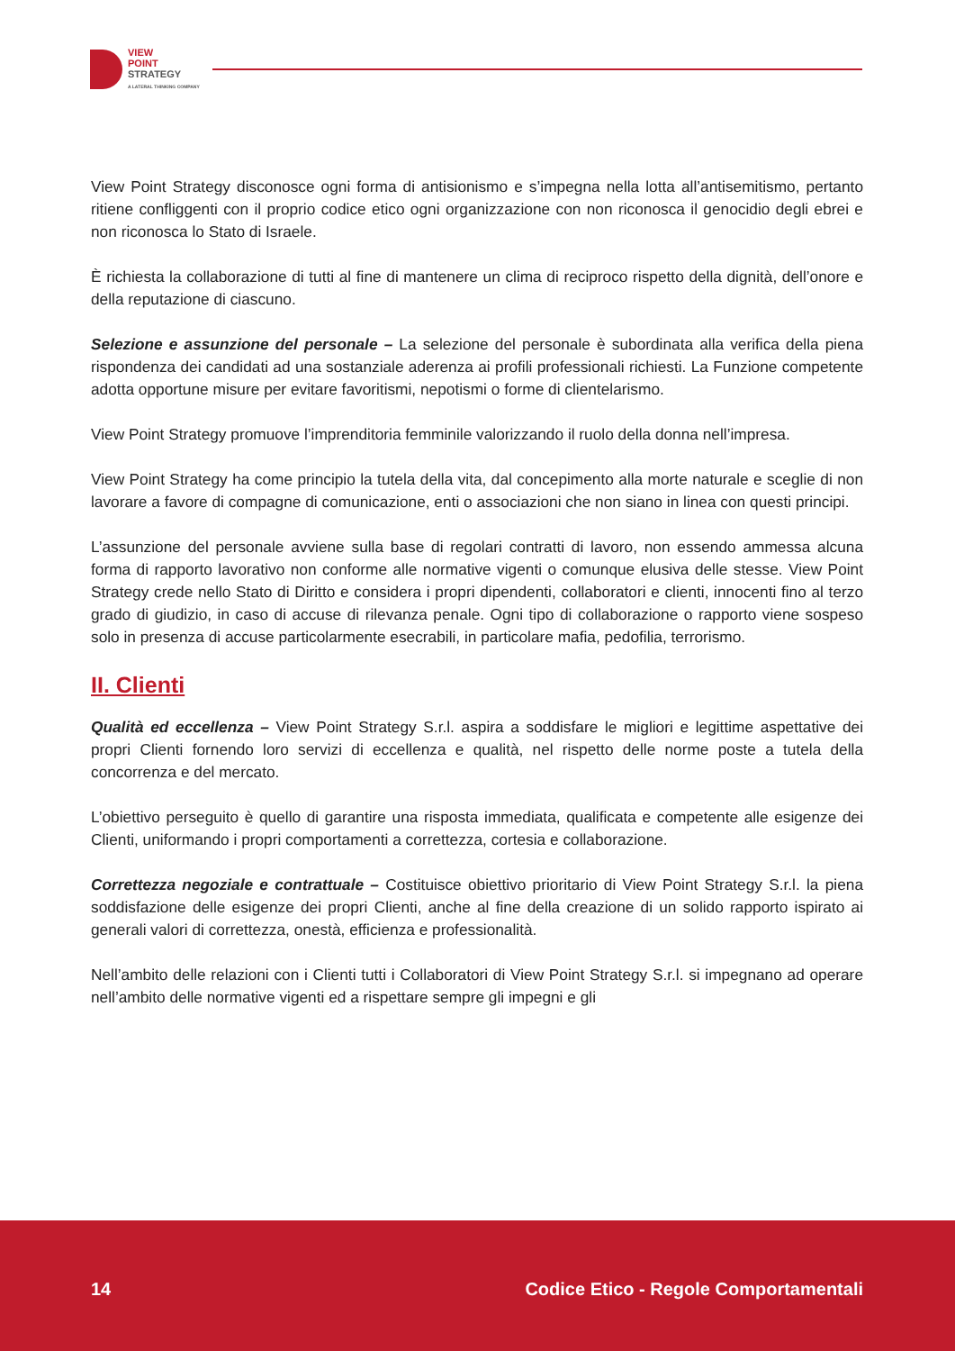VIEW
POINT
STRATEGY
A LATERAL THINKING COMPANY
View Point Strategy disconosce ogni forma di antisionismo e s’impegna nella lotta all’antisemitismo, pertanto ritiene confliggenti con il proprio codice etico ogni organizzazione con non riconosca il genocidio degli ebrei e non riconosca lo Stato di Israele.
È richiesta la collaborazione di tutti al fine di mantenere un clima di reciproco rispetto della dignità, dell’onore e della reputazione di ciascuno.
Selezione e assunzione del personale – La selezione del personale è subordinata alla verifica della piena rispondenza dei candidati ad una sostanziale aderenza ai profili professionali richiesti. La Funzione competente adotta opportune misure per evitare favoritismi, nepotismi o forme di clientelarismo.
View Point Strategy promuove l’imprenditoria femminile valorizzando il ruolo della donna nell’impresa.
View Point Strategy ha come principio la tutela della vita, dal concepimento alla morte naturale e sceglie di non lavorare a favore di compagne di comunicazione, enti o associazioni che non siano in linea con questi principi.
L’assunzione del personale avviene sulla base di regolari contratti di lavoro, non essendo ammessa alcuna forma di rapporto lavorativo non conforme alle normative vigenti o comunque elusiva delle stesse. View Point Strategy crede nello Stato di Diritto e considera i propri dipendenti, collaboratori e clienti, innocenti fino al terzo grado di giudizio, in caso di accuse di rilevanza penale. Ogni tipo di collaborazione o rapporto viene sospeso solo in presenza di accuse particolarmente esecrabili, in particolare mafia, pedofilia, terrorismo.
II. Clienti
Qualità ed eccellenza – View Point Strategy S.r.l. aspira a soddisfare le migliori e legittime aspettative dei propri Clienti fornendo loro servizi di eccellenza e qualità, nel rispetto delle norme poste a tutela della concorrenza e del mercato.
L’obiettivo perseguito è quello di garantire una risposta immediata, qualificata e competente alle esigenze dei Clienti, uniformando i propri comportamenti a correttezza, cortesia e collaborazione.
Correttezza negoziale e contrattuale – Costituisce obiettivo prioritario di View Point Strategy S.r.l. la piena soddisfazione delle esigenze dei propri Clienti, anche al fine della creazione di un solido rapporto ispirato ai generali valori di correttezza, onestà, efficienza e professionalità.
Nell’ambito delle relazioni con i Clienti tutti i Collaboratori di View Point Strategy S.r.l. si impegnano ad operare nell’ambito delle normative vigenti ed a rispettare sempre gli impegni e gli
14 Codice Etico - Regole Comportamentali